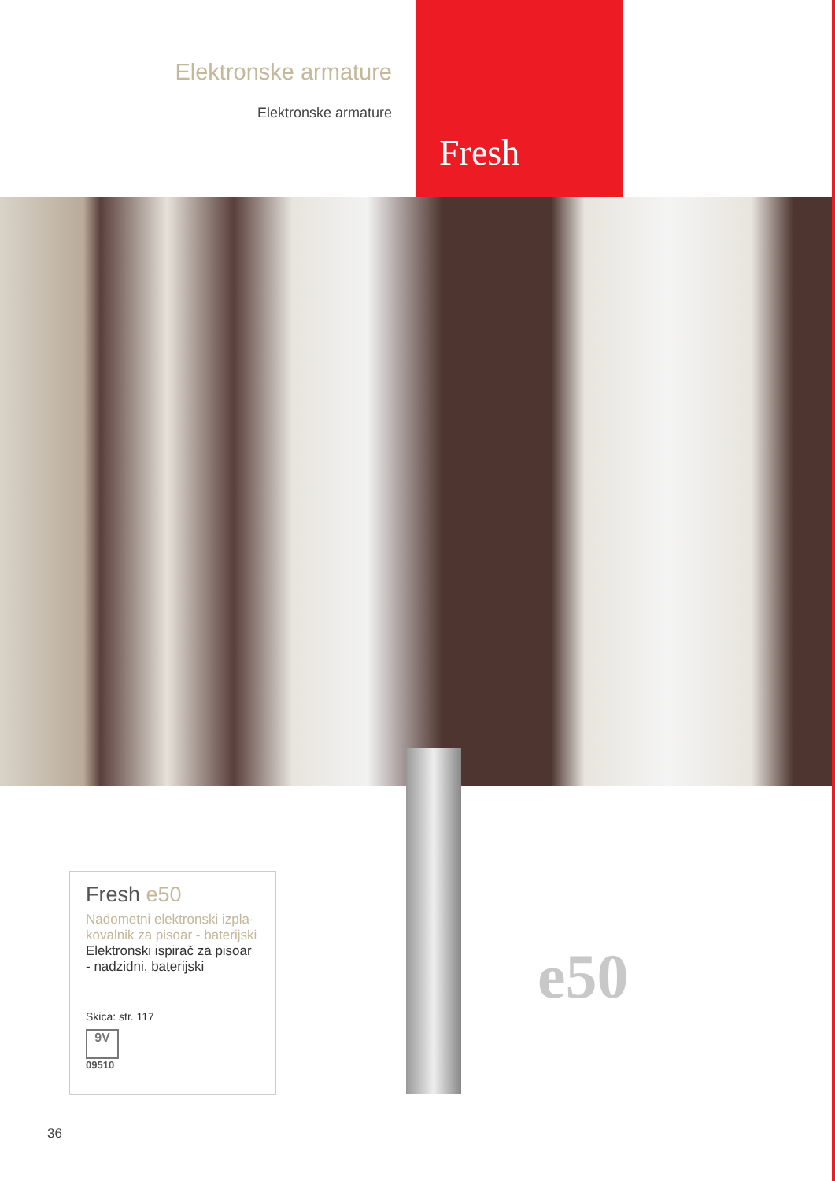Elektronske armature
Elektronske armature
Fresh
Fresh e50
Nadometni elektronski izpla-kovalnik za pisoar - baterijski
Elektronski ispirač za pisoar - nadzidni, baterijski
Skica: str. 117
9V
09510
e50
36